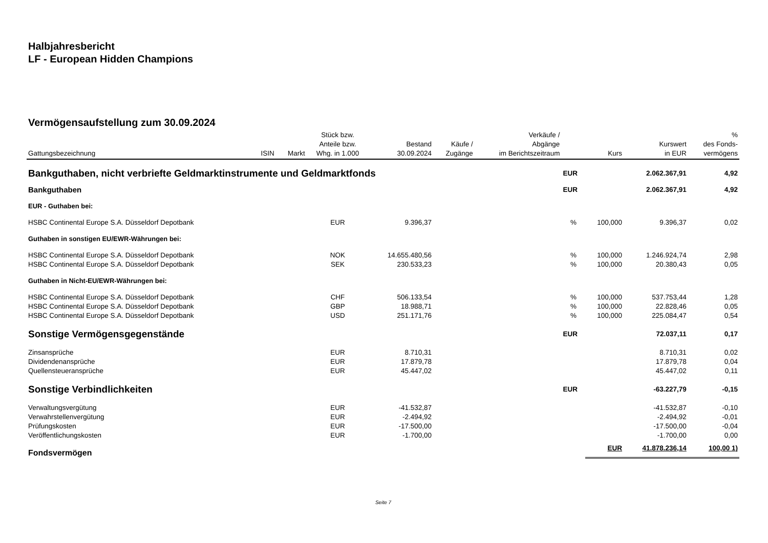Halbjahresbericht
LF - European Hidden Champions
Vermögensaufstellung zum 30.09.2024
| Gattungsbezeichnung | ISIN | Markt | Stück bzw. Anteile bzw. Whg. in 1.000 | Bestand 30.09.2024 | Käufe / Zugänge | Verkäufe / Abgänge im Berichtszeitraum | | Kurs | Kurswert in EUR | % des Fonds- vermögens |
| --- | --- | --- | --- | --- | --- | --- | --- | --- | --- | --- |
| Bankguthaben, nicht verbriefte Geldmarktinstrumente und Geldmarktfonds | | | | | | | EUR | | 2.062.367,91 | 4,92 |
| Bankguthaben | | | | | | | EUR | | 2.062.367,91 | 4,92 |
| EUR - Guthaben bei: | | | | | | | | | | |
| HSBC Continental Europe S.A. Düsseldorf Depotbank | | | EUR | 9.396,37 | | | % | 100,000 | 9.396,37 | 0,02 |
| Guthaben in sonstigen EU/EWR-Währungen bei: | | | | | | | | | | |
| HSBC Continental Europe S.A. Düsseldorf Depotbank | | | NOK | 14.655.480,56 | | | % | 100,000 | 1.246.924,74 | 2,98 |
| HSBC Continental Europe S.A. Düsseldorf Depotbank | | | SEK | 230.533,23 | | | % | 100,000 | 20.380,43 | 0,05 |
| Guthaben in Nicht-EU/EWR-Währungen bei: | | | | | | | | | | |
| HSBC Continental Europe S.A. Düsseldorf Depotbank | | | CHF | 506.133,54 | | | % | 100,000 | 537.753,44 | 1,28 |
| HSBC Continental Europe S.A. Düsseldorf Depotbank | | | GBP | 18.988,71 | | | % | 100,000 | 22.828,46 | 0,05 |
| HSBC Continental Europe S.A. Düsseldorf Depotbank | | | USD | 251.171,76 | | | % | 100,000 | 225.084,47 | 0,54 |
| Sonstige Vermögensgegenstände | | | | | | | EUR | | 72.037,11 | 0,17 |
| Zinsansprüche | | | EUR | 8.710,31 | | | | | 8.710,31 | 0,02 |
| Dividendenansprüche | | | EUR | 17.879,78 | | | | | 17.879,78 | 0,04 |
| Quellensteueransprüche | | | EUR | 45.447,02 | | | | | 45.447,02 | 0,11 |
| Sonstige Verbindlichkeiten | | | | | | | EUR | | -63.227,79 | -0,15 |
| Verwaltungsvergütung | | | EUR | -41.532,87 | | | | | -41.532,87 | -0,10 |
| Verwahrstellenvergütung | | | EUR | -2.494,92 | | | | | -2.494,92 | -0,01 |
| Prüfungskosten | | | EUR | -17.500,00 | | | | | -17.500,00 | -0,04 |
| Veröffentlichungskosten | | | EUR | -1.700,00 | | | | | -1.700,00 | 0,00 |
| Fondsvermögen | | | | | | | | EUR | 41.878.236,14 | 100,00 1) |
Seite 7